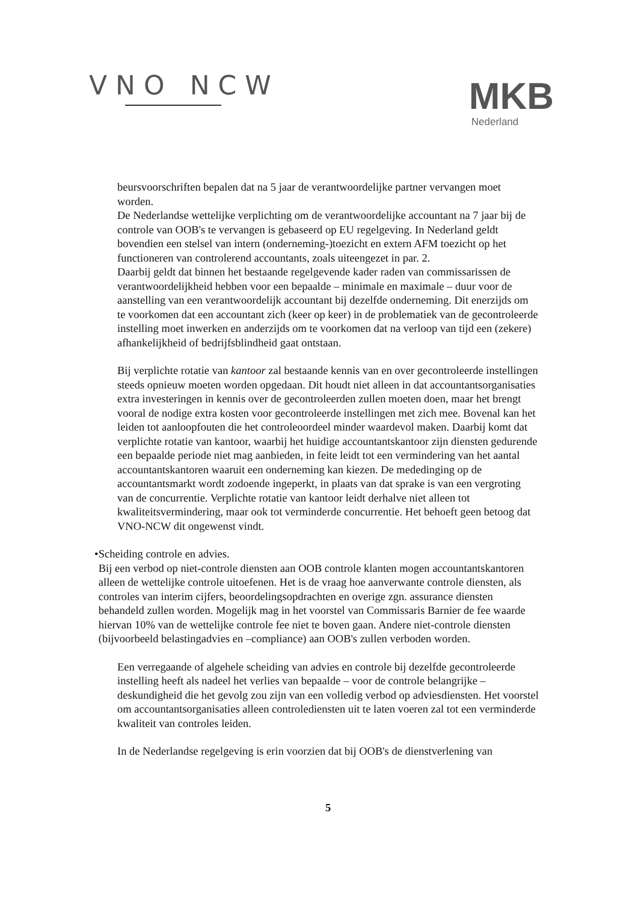VNO NCW
MKB
Nederland
beursvoorschriften bepalen dat na 5 jaar de verantwoordelijke partner vervangen moet worden.
De Nederlandse wettelijke verplichting om de verantwoordelijke accountant na 7 jaar bij de controle van OOB's te vervangen is gebaseerd op EU regelgeving. In Nederland geldt bovendien een stelsel van intern (onderneming-)toezicht en extern AFM toezicht op het functioneren van controlerend accountants, zoals uiteengezet in par. 2.
Daarbij geldt dat binnen het bestaande regelgevende kader raden van commissarissen de verantwoordelijkheid hebben voor een bepaalde – minimale en maximale – duur voor de aanstelling van een verantwoordelijk accountant bij dezelfde onderneming. Dit enerzijds om te voorkomen dat een accountant zich (keer op keer) in de problematiek van de gecontroleerde instelling moet inwerken en anderzijds om te voorkomen dat na verloop van tijd een (zekere) afhankelijkheid of bedrijfsblindheid gaat ontstaan.
Bij verplichte rotatie van kantoor zal bestaande kennis van en over gecontroleerde instellingen steeds opnieuw moeten worden opgedaan. Dit houdt niet alleen in dat accountantsorganisaties extra investeringen in kennis over de gecontroleerden zullen moeten doen, maar het brengt vooral de nodige extra kosten voor gecontroleerde instellingen met zich mee. Bovenal kan het leiden tot aanloopfouten die het controleoordeel minder waardevol maken. Daarbij komt dat verplichte rotatie van kantoor, waarbij het huidige accountantskantoor zijn diensten gedurende een bepaalde periode niet mag aanbieden, in feite leidt tot een vermindering van het aantal accountantskantoren waaruit een onderneming kan kiezen. De mededinging op de accountantsmarkt wordt zodoende ingeperkt, in plaats van dat sprake is van een vergroting van de concurrentie. Verplichte rotatie van kantoor leidt derhalve niet alleen tot kwaliteitsvermindering, maar ook tot verminderde concurrentie. Het behoeft geen betoog dat VNO-NCW dit ongewenst vindt.
• Scheiding controle en advies.
Bij een verbod op niet-controle diensten aan OOB controle klanten mogen accountantskantoren alleen de wettelijke controle uitoefenen. Het is de vraag hoe aanverwante controle diensten, als controles van interim cijfers, beoordelingsopdrachten en overige zgn. assurance diensten behandeld zullen worden. Mogelijk mag in het voorstel van Commissaris Barnier de fee waarde hiervan 10% van de wettelijke controle fee niet te boven gaan. Andere niet-controle diensten (bijvoorbeeld belastingadvies en –compliance) aan OOB's zullen verboden worden.
Een verregaande of algehele scheiding van advies en controle bij dezelfde gecontroleerde instelling heeft als nadeel het verlies van bepaalde – voor de controle belangrijke – deskundigheid die het gevolg zou zijn van een volledig verbod op adviesdiensten. Het voorstel om accountantsorganisaties alleen controlediensten uit te laten voeren zal tot een verminderde kwaliteit van controles leiden.
In de Nederlandse regelgeving is erin voorzien dat bij OOB's de dienstverlening van
5